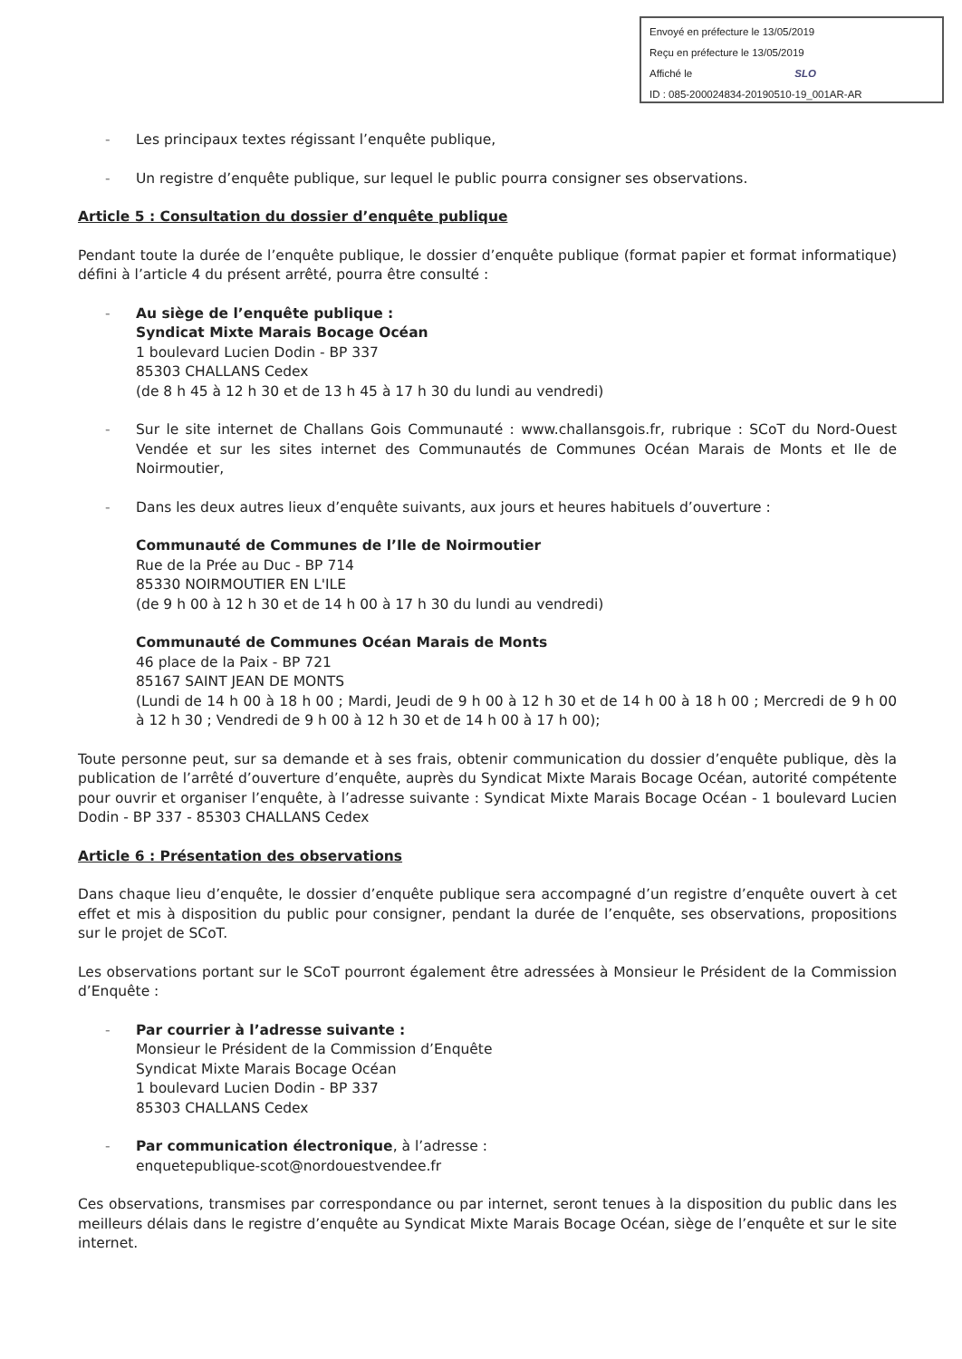Envoyé en préfecture le 13/05/2019
Reçu en préfecture le 13/05/2019
Affiché le SLO
ID : 085-200024834-20190510-19_001AR-AR
- Les principaux textes régissant l’enquête publique,
- Un registre d’enquête publique, sur lequel le public pourra consigner ses observations.
Article 5 : Consultation du dossier d’enquête publique
Pendant toute la durée de l’enquête publique, le dossier d’enquête publique (format papier et format informatique) défini à l’article 4 du présent arrêté, pourra être consulté :
- Au siège de l’enquête publique :
Syndicat Mixte Marais Bocage Océan
1 boulevard Lucien Dodin - BP 337
85303 CHALLANS Cedex
(de 8 h 45 à 12 h 30 et de 13 h 45 à 17 h 30 du lundi au vendredi)
- Sur le site internet de Challans Gois Communauté : www.challansgois.fr, rubrique : SCoT du Nord-Ouest Vendée et sur les sites internet des Communautés de Communes Océan Marais de Monts et Ile de Noirmoutier,
- Dans les deux autres lieux d’enquête suivants, aux jours et heures habituels d’ouverture :
Communauté de Communes de l’Ile de Noirmoutier
Rue de la Prée au Duc - BP 714
85330 NOIRMOUTIER EN L'ILE
(de 9 h 00 à 12 h 30 et de 14 h 00 à 17 h 30 du lundi au vendredi)
Communauté de Communes Océan Marais de Monts
46 place de la Paix - BP 721
85167 SAINT JEAN DE MONTS
(Lundi de 14 h 00 à 18 h 00 ; Mardi, Jeudi de 9 h 00 à 12 h 30 et de 14 h 00 à 18 h 00 ; Mercredi de 9 h 00 à 12 h 30 ; Vendredi de 9 h 00 à 12 h 30 et de 14 h 00 à 17 h 00);
Toute personne peut, sur sa demande et à ses frais, obtenir communication du dossier d’enquête publique, dès la publication de l’arrêté d’ouverture d’enquête, auprès du Syndicat Mixte Marais Bocage Océan, autorité compétente pour ouvrir et organiser l’enquête, à l’adresse suivante : Syndicat Mixte Marais Bocage Océan - 1 boulevard Lucien Dodin - BP 337 - 85303 CHALLANS Cedex
Article 6 : Présentation des observations
Dans chaque lieu d’enquête, le dossier d’enquête publique sera accompagné d’un registre d’enquête ouvert à cet effet et mis à disposition du public pour consigner, pendant la durée de l’enquête, ses observations, propositions sur le projet de SCoT.
Les observations portant sur le SCoT pourront également être adressées à Monsieur le Président de la Commission d’Enquête :
- Par courrier à l’adresse suivante :
Monsieur le Président de la Commission d’Enquête
Syndicat Mixte Marais Bocage Océan
1 boulevard Lucien Dodin - BP 337
85303 CHALLANS Cedex
- Par communication électronique, à l’adresse :
enquetepublique-scot@nordouestvendee.fr
Ces observations, transmises par correspondance ou par internet, seront tenues à la disposition du public dans les meilleurs délais dans le registre d’enquête au Syndicat Mixte Marais Bocage Océan, siège de l’enquête et sur le site internet.